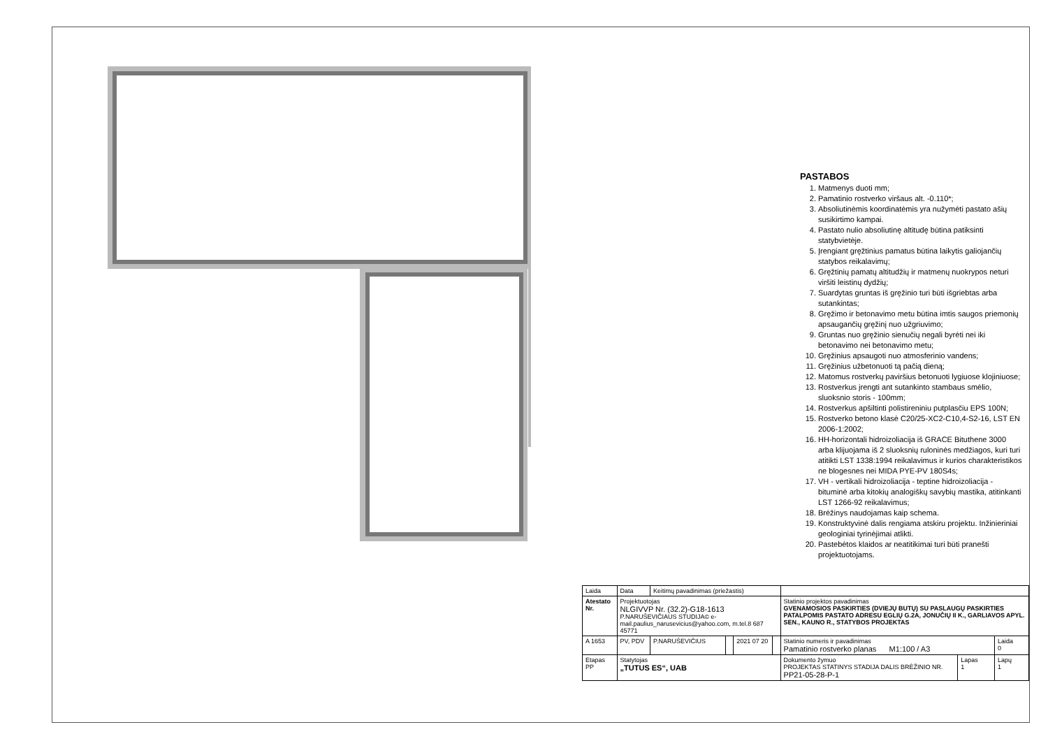PASTABOS
1. Matmenys duoti mm;
2. Pamatinio rostverko viršaus alt. -0.110*;
3. Absoliutinėmis koordinatėmis yra nužymėti pastato ašių susikirtimo kampai.
4. Pastato nulio absoliutinę altitudę būtina patiksinti statybvietėje.
5. Įrengiant gręžtinius pamatus būtina laikytis galiojančių statybos reikalavimų;
6. Gręžtinių pamatų altitudžių ir matmenų nuokrypos neturi viršiti leistinų dydžių;
7. Suardytas gruntas iš gręžinio turi būti išgriebtas arba sutankintas;
8. Gręžimo ir betonavimo metu būtina imtis saugos priemonių apsaugančių gręžinį nuo užgriuvimo;
9. Gruntas nuo gręžinio sienučių negali byrėti nei iki betonavimo nei betonavimo metu;
10. Gręžinius apsaugoti nuo atmosferinio vandens;
11. Gręžinius užbetonuoti tą pačią dieną;
12. Matomus rostverkų paviršius betonuoti lygiuose klojiniuose;
13. Rostverkus įrengti ant sutankinto stambaus smėlio, sluoksnio storis - 100mm;
14. Rostverkus apšiltinti polistireniniu putplasčiu EPS 100N;
15. Rostverko betono klasė C20/25-XC2-C10,4-S2-16, LST EN 2006-1:2002;
16. HH-horizontali hidroizoliacija iš GRACE Bituthene 3000 arba klijuojama iš 2 sluoksnių ruloninės medžiagos, kuri turi atitikti LST 1338:1994 reikalavimus ir kurios charakteristikos ne blogesnes nei MIDA PYE-PV 180S4s;
17. VH - vertikali hidroizoliacija - teptine hidroizoliacija - bituminė arba kitokių analogiškų savybių mastika, atitinkanti LST 1266-92 reikalavimus;
18. Brėžinys naudojamas kaip schema.
19. Konstruktyvinė dalis rengiama atskiru projektu. Inžinieriniai geologiniai tyrinėjimai atlikti.
20. Pastebėtos klaidos ar neatitikimai turi būti pranešti projektuotojams.
| Laida | Data | Keitimų pavadinimas (priežastis) | | | | | | |
| Atestato Nr. | Projektuotojas NLGIVVP Nr. (32.2)-G18-1613 P.NARUŠEVIČIAUS STUDIJA© e-mail.paulius_narusevicius@yahoo.com, m.tel.8 687 45771 | | | | | Statinio projektos pavadinimas GVENAMOSIOS PASKIRTIES (DVIEJŲ BUTŲ) SU PASLAUGŲ PASKIRTIES PATALPOMIS PASTATO ADRESU EGLIŲ G.2A, JONUČIŲ II K., GARLIAVOS APYL. SEN., KAUNO R., STATYBOS PROJEKTAS | | |
| A 1653 | PV, PDV | P.NARUŠEVIČIUS | | 2021 07 20 | | Statinio numeris ir pavadinimas Pamatinio rostverko planas M1:100 / A3 | | Laida 0 |
| Etapas PP | Statytojas „TUTUS ES“, UAB | | | | | Dokumento žymuo PROJEKTAS STATINYS STADIJA DALIS BRĖŽINIO NR. PP21-05-28-P-1 | Lapas 1 | Lapų 1 |